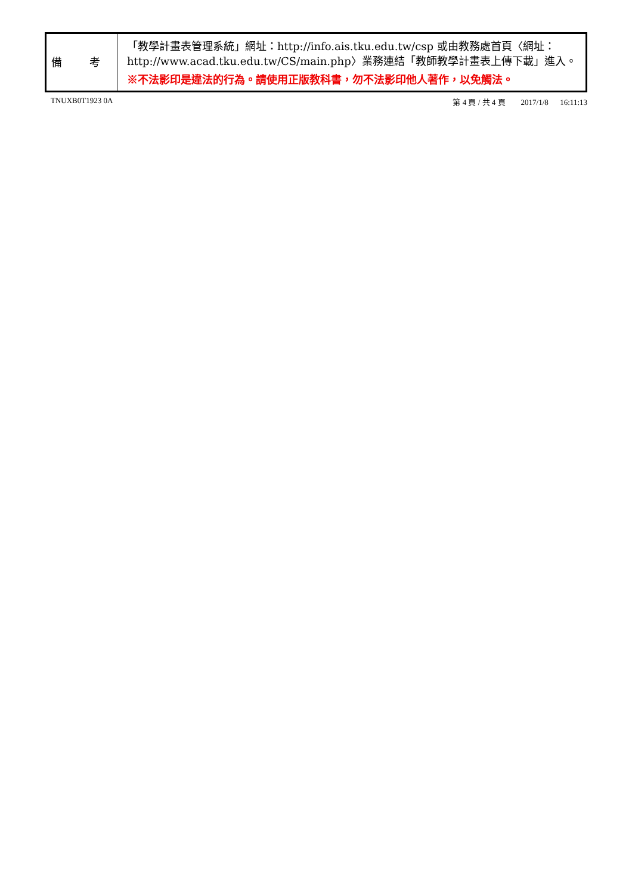| 備 考 | 「教學計畫表管理系統」網址： http://info.ais.tku.edu.tw/csp 或由教務處首頁〈網址： http://www.acad.tku.edu.tw/CS/main.php 〉業務連結「教師教學計畫表上傳下載」進入。 ※不法影印是違法的行為。請使用正版教科書，勿不法影印他人著作，以免觸法。 |
TNUXB0T1923 0A 第 4 頁 / 共 4 頁 2017/1/8 16:11:13